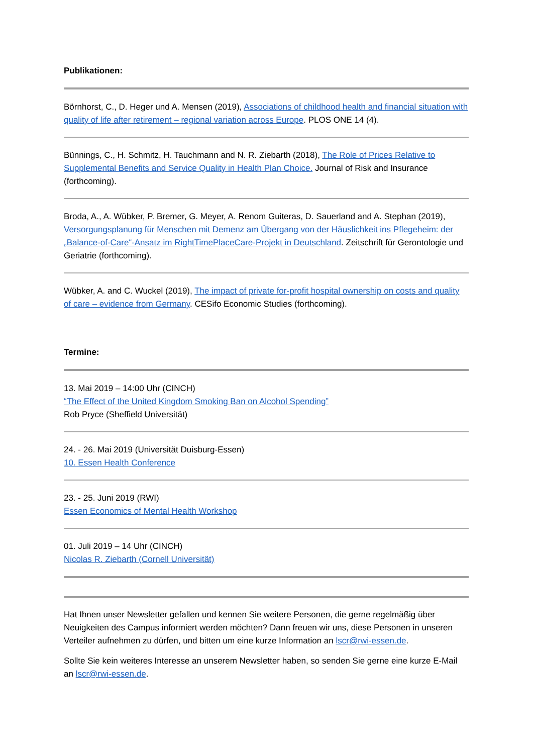Publikationen:
Börnhorst, C., D. Heger und A. Mensen (2019), Associations of childhood health and financial situation with quality of life after retirement – regional variation across Europe. PLOS ONE 14 (4).
Bünnings, C., H. Schmitz, H. Tauchmann and N. R. Ziebarth (2018), The Role of Prices Relative to Supplemental Benefits and Service Quality in Health Plan Choice. Journal of Risk and Insurance (forthcoming).
Broda, A., A. Wübker, P. Bremer, G. Meyer, A. Renom Guiteras, D. Sauerland and A. Stephan (2019), Versorgungsplanung für Menschen mit Demenz am Übergang von der Häuslichkeit ins Pflegeheim: der „Balance-of-Care“-Ansatz im RightTimePlaceCare-Projekt in Deutschland. Zeitschrift für Gerontologie und Geriatrie (forthcoming).
Wübker, A. and C. Wuckel (2019), The impact of private for-profit hospital ownership on costs and quality of care – evidence from Germany. CESifo Economic Studies (forthcoming).
Termine:
13. Mai 2019 – 14:00 Uhr (CINCH)
“The Effect of the United Kingdom Smoking Ban on Alcohol Spending”
Rob Pryce (Sheffield Universität)
24. - 26. Mai 2019 (Universität Duisburg-Essen)
10. Essen Health Conference
23. - 25. Juni 2019 (RWI)
Essen Economics of Mental Health Workshop
01. Juli 2019 – 14 Uhr (CINCH)
Nicolas R. Ziebarth (Cornell Universität)
Hat Ihnen unser Newsletter gefallen und kennen Sie weitere Personen, die gerne regelmäßig über Neuigkeiten des Campus informiert werden möchten? Dann freuen wir uns, diese Personen in unseren Verteiler aufnehmen zu dürfen, und bitten um eine kurze Information an lscr@rwi-essen.de.
Sollte Sie kein weiteres Interesse an unserem Newsletter haben, so senden Sie gerne eine kurze E-Mail an lscr@rwi-essen.de.